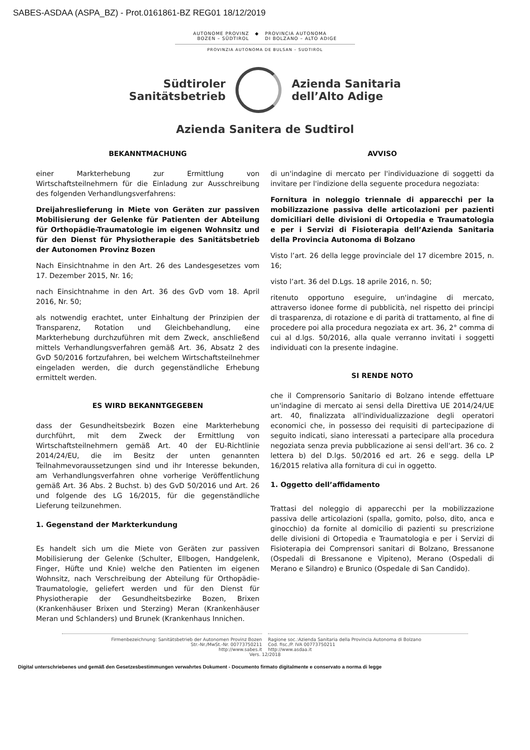SABES-ASDAA (ASPA_BZ) - Prot.0161861-BZ REG01 18/12/2019
AUTONOME PROVINZ
BOZEN – SÜDTIROL
◆ PROVINCIA AUTONOMA
DI BOLZANO – ALTO ADIGE
PROVINZIA AUTONOMA DE BULSAN – SUDTIROL
Südtiroler
Sanitätsbetrieb
Azienda Sanitaria
dell’Alto Adige
Azienda Sanitera de Sudtirol
BEKANNTMACHUNG
einer Markterhebung zur Ermittlung von Wirtschaftsteilnehmern für die Einladung zur Ausschreibung des folgenden Verhandlungsverfahrens:
Dreijahreslieferung in Miete von Geräten zur passiven Mobilisierung der Gelenke für Patienten der Abteilung für Orthopädie-Traumatologie im eigenen Wohnsitz und für den Dienst für Physiotherapie des Sanitätsbetrieb der Autonomen Provinz Bozen
Nach Einsichtnahme in den Art. 26 des Landesgesetzes vom 17. Dezember 2015, Nr. 16;
nach Einsichtnahme in den Art. 36 des GvD vom 18. April 2016, Nr. 50;
als notwendig erachtet, unter Einhaltung der Prinzipien der Transparenz, Rotation und Gleichbehandlung, eine Markterhebung durchzuführen mit dem Zweck, anschließend mittels Verhandlungsverfahren gemäß Art. 36, Absatz 2 des GvD 50/2016 fortzufahren, bei welchem Wirtschaftsteilnehmer eingeladen werden, die durch gegenständliche Erhebung ermittelt werden.
ES WIRD BEKANNTGEGEBEN
dass der Gesundheitsbezirk Bozen eine Markterhebung durchführt, mit dem Zweck der Ermittlung von Wirtschaftsteilnehmern gemäß Art. 40 der EU-Richtlinie 2014/24/EU, die im Besitz der unten genannten Teilnahmevoraussetzungen sind und ihr Interesse bekunden, am Verhandlungsverfahren ohne vorherige Veröffentlichung gemäß Art. 36 Abs. 2 Buchst. b) des GvD 50/2016 und Art. 26 und folgende des LG 16/2015, für die gegenständliche Lieferung teilzunehmen.
1. Gegenstand der Markterkundung
Es handelt sich um die Miete von Geräten zur passiven Mobilisierung der Gelenke (Schulter, Ellbogen, Handgelenk, Finger, Hüfte und Knie) welche den Patienten im eigenen Wohnsitz, nach Verschreibung der Abteilung für Orthopädie-Traumatologie, geliefert werden und für den Dienst für Physiotherapie der Gesundheitsbezirke Bozen, Brixen (Krankenhäuser Brixen und Sterzing) Meran (Krankenhäuser Meran und Schlanders) und Brunek (Krankenhaus Innichen.
AVVISO
di un'indagine di mercato per l'individuazione di soggetti da invitare per l'indizione della seguente procedura negoziata:
Fornitura in noleggio triennale di apparecchi per la mobilizzazione passiva delle articolazioni per pazienti domiciliari delle divisioni di Ortopedia e Traumatologia e per i Servizi di Fisioterapia dell’Azienda Sanitaria della Provincia Autonoma di Bolzano
Visto l’art. 26 della legge provinciale del 17 dicembre 2015, n. 16;
visto l’art. 36 del D.Lgs. 18 aprile 2016, n. 50;
ritenuto opportuno eseguire, un'indagine di mercato, attraverso idonee forme di pubblicità, nel rispetto dei principi di trasparenza, di rotazione e di parità di trattamento, al fine di procedere poi alla procedura negoziata ex art. 36, 2° comma di cui al d.lgs. 50/2016, alla quale verranno invitati i soggetti individuati con la presente indagine.
SI RENDE NOTO
che il Comprensorio Sanitario di Bolzano intende effettuare un'indagine di mercato ai sensi della Direttiva UE 2014/24/UE art. 40, finalizzata all'individualizzazione degli operatori economici che, in possesso dei requisiti di partecipazione di seguito indicati, siano interessati a partecipare alla procedura negoziata senza previa pubblicazione ai sensi dell'art. 36 co. 2 lettera b) del D.lgs. 50/2016 ed art. 26 e segg. della LP 16/2015 relativa alla fornitura di cui in oggetto.
1. Oggetto dell’affidamento
Trattasi del noleggio di apparecchi per la mobilizzazione passiva delle articolazioni (spalla, gomito, polso, dito, anca e ginocchio) da fornite al domicilio di pazienti su prescrizione delle divisioni di Ortopedia e Traumatologia e per i Servizi di Fisioterapia dei Comprensori sanitari di Bolzano, Bressanone (Ospedali di Bressanone e Vipiteno), Merano (Ospedali di Merano e Silandro) e Brunico (Ospedale di San Candido).
Firmenbezeichnung: Sanitätsbetrieb der Autonomen Provinz Bozen
Str.-Nr./MwSt.-Nr. 00773750211
http://www.sabes.it
Ragione soc.:Azienda Sanitaria della Provincia Autonoma di Bolzano
Cod. fisc./P. IVA 00773750211
http://www.asdaa.it
Vers. 12/2018
Digital unterschriebenes und gemäß den Gesetzesbestimmungen verwahrtes Dokument - Documento firmato digitalmente e conservato a norma di legge